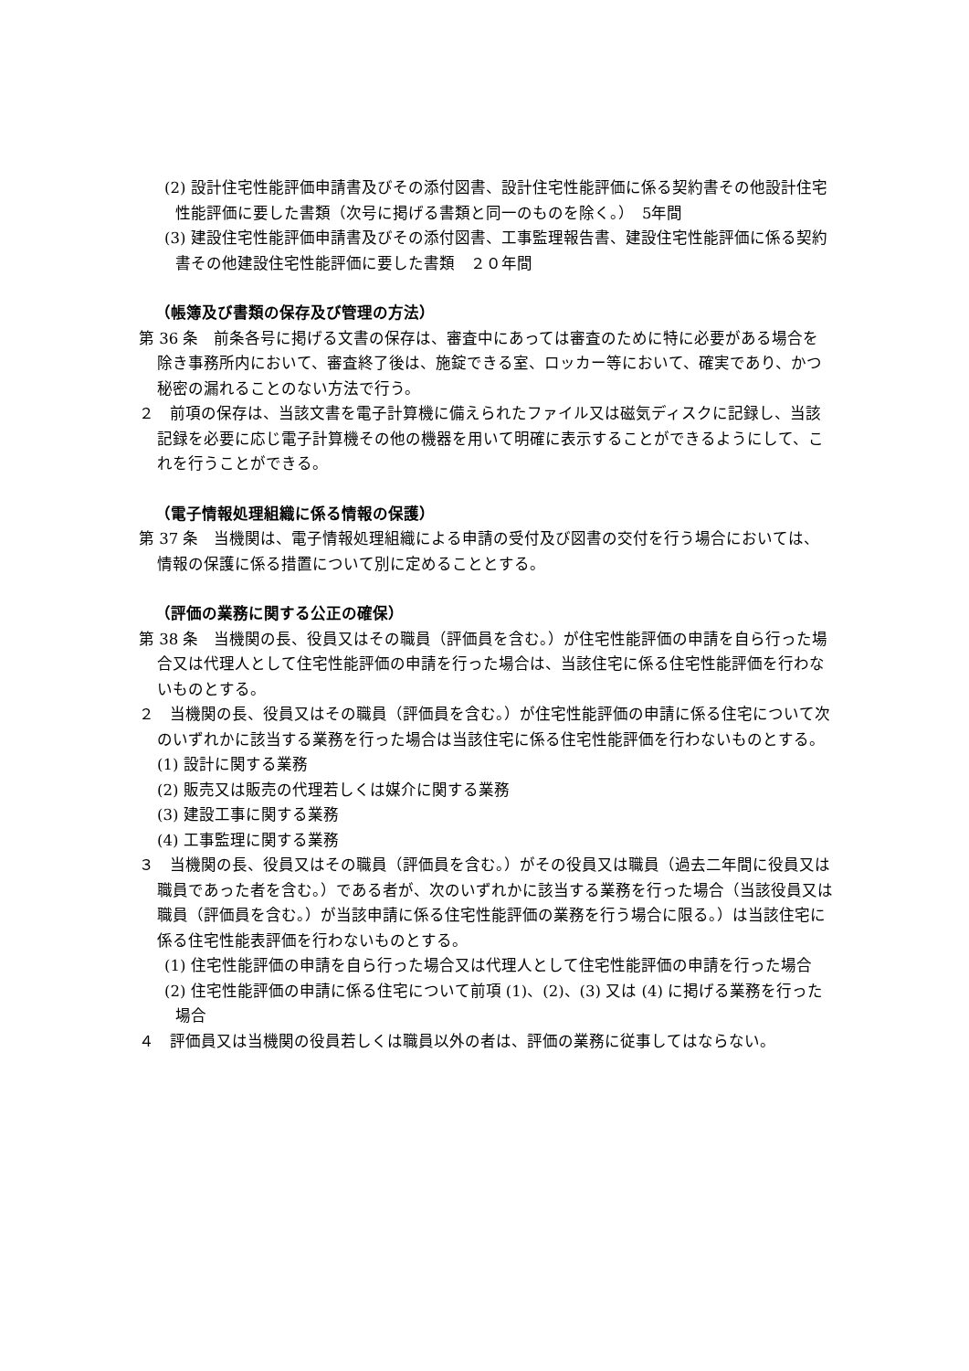(2) 設計住宅性能評価申請書及びその添付図書、設計住宅性能評価に係る契約書その他設計住宅性能評価に要した書類（次号に掲げる書類と同一のものを除く。）　5年間
(3) 建設住宅性能評価申請書及びその添付図書、工事監理報告書、建設住宅性能評価に係る契約書その他建設住宅性能評価に要した書類　２０年間
（帳簿及び書類の保存及び管理の方法）
第 36 条　前条各号に掲げる文書の保存は、審査中にあっては審査のために特に必要がある場合を除き事務所内において、審査終了後は、施錠できる室、ロッカー等において、確実であり、かつ秘密の漏れることのない方法で行う。
２　前項の保存は、当該文書を電子計算機に備えられたファイル又は磁気ディスクに記録し、当該記録を必要に応じ電子計算機その他の機器を用いて明確に表示することができるようにして、これを行うことができる。
（電子情報処理組織に係る情報の保護）
第 37 条　当機関は、電子情報処理組織による申請の受付及び図書の交付を行う場合においては、情報の保護に係る措置について別に定めることとする。
（評価の業務に関する公正の確保）
第 38 条　当機関の長、役員又はその職員（評価員を含む。）が住宅性能評価の申請を自ら行った場合又は代理人として住宅性能評価の申請を行った場合は、当該住宅に係る住宅性能評価を行わないものとする。
２　当機関の長、役員又はその職員（評価員を含む。）が住宅性能評価の申請に係る住宅について次のいずれかに該当する業務を行った場合は当該住宅に係る住宅性能評価を行わないものとする。
(1) 設計に関する業務
(2) 販売又は販売の代理若しくは媒介に関する業務
(3) 建設工事に関する業務
(4) 工事監理に関する業務
３　当機関の長、役員又はその職員（評価員を含む。）がその役員又は職員（過去二年間に役員又は職員であった者を含む。）である者が、次のいずれかに該当する業務を行った場合（当該役員又は職員（評価員を含む。）が当該申請に係る住宅性能評価の業務を行う場合に限る。）は当該住宅に係る住宅性能表評価を行わないものとする。
(1) 住宅性能評価の申請を自ら行った場合又は代理人として住宅性能評価の申請を行った場合
(2) 住宅性能評価の申請に係る住宅について前項 (1)、(2)、(3) 又は (4) に掲げる業務を行った場合
４　評価員又は当機関の役員若しくは職員以外の者は、評価の業務に従事してはならない。